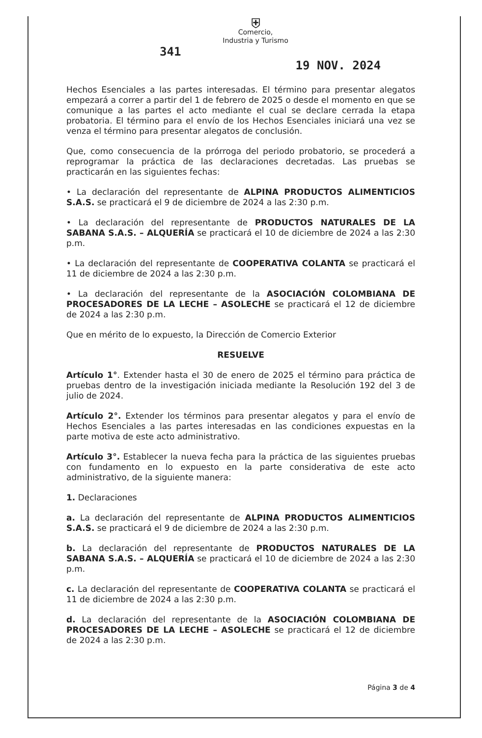⛨
Comercio,
Industria y Turismo
341 19 NOV. 2024
Hechos Esenciales a las partes interesadas. El término para presentar alegatos empezará a correr a partir del 1 de febrero de 2025 o desde el momento en que se comunique a las partes el acto mediante el cual se declare cerrada la etapa probatoria. El término para el envío de los Hechos Esenciales iniciará una vez se venza el término para presentar alegatos de conclusión.
Que, como consecuencia de la prórroga del periodo probatorio, se procederá a reprogramar la práctica de las declaraciones decretadas. Las pruebas se practicarán en las siguientes fechas:
• La declaración del representante de ALPINA PRODUCTOS ALIMENTICIOS S.A.S. se practicará el 9 de diciembre de 2024 a las 2:30 p.m.
• La declaración del representante de PRODUCTOS NATURALES DE LA SABANA S.A.S. – ALQUERÍA se practicará el 10 de diciembre de 2024 a las 2:30 p.m.
• La declaración del representante de COOPERATIVA COLANTA se practicará el 11 de diciembre de 2024 a las 2:30 p.m.
• La declaración del representante de la ASOCIACIÓN COLOMBIANA DE PROCESADORES DE LA LECHE – ASOLECHE se practicará el 12 de diciembre de 2024 a las 2:30 p.m.
Que en mérito de lo expuesto, la Dirección de Comercio Exterior
RESUELVE
Artículo 1°. Extender hasta el 30 de enero de 2025 el término para práctica de pruebas dentro de la investigación iniciada mediante la Resolución 192 del 3 de julio de 2024.
Artículo 2°. Extender los términos para presentar alegatos y para el envío de Hechos Esenciales a las partes interesadas en las condiciones expuestas en la parte motiva de este acto administrativo.
Artículo 3°. Establecer la nueva fecha para la práctica de las siguientes pruebas con fundamento en lo expuesto en la parte considerativa de este acto administrativo, de la siguiente manera:
1. Declaraciones
a. La declaración del representante de ALPINA PRODUCTOS ALIMENTICIOS S.A.S. se practicará el 9 de diciembre de 2024 a las 2:30 p.m.
b. La declaración del representante de PRODUCTOS NATURALES DE LA SABANA S.A.S. – ALQUERÍA se practicará el 10 de diciembre de 2024 a las 2:30 p.m.
c. La declaración del representante de COOPERATIVA COLANTA se practicará el 11 de diciembre de 2024 a las 2:30 p.m.
d. La declaración del representante de la ASOCIACIÓN COLOMBIANA DE PROCESADORES DE LA LECHE – ASOLECHE se practicará el 12 de diciembre de 2024 a las 2:30 p.m.
Página 3 de 4